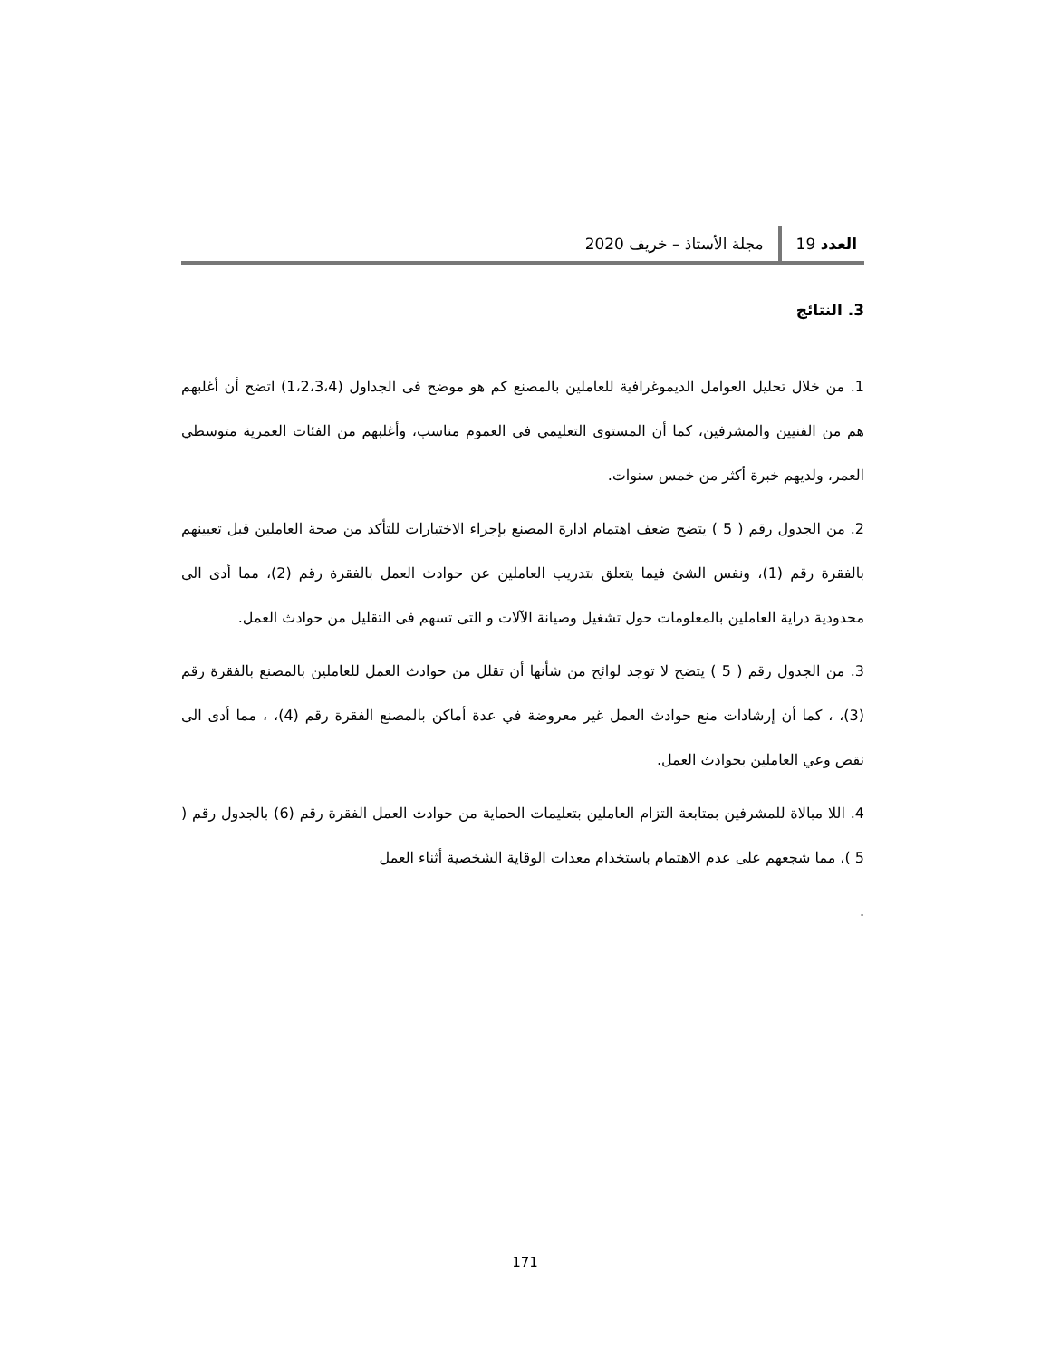العدد 19 مجلة الأستاذ – خريف 2020
3. النتائج
1. من خلال تحليل العوامل الديموغرافية للعاملين بالمصنع كم هو موضح فى الجداول (1،2،3،4) اتضح أن أغلبهم هم من الفنيين والمشرفين، كما أن المستوى التعليمي فى العموم مناسب، وأغلبهم من الفئات العمرية متوسطي العمر، ولديهم خبرة أكثر من خمس سنوات.
2. من الجدول رقم ( 5 ) يتضح ضعف اهتمام ادارة المصنع بإجراء الاختبارات للتأكد من صحة العاملين قبل تعيينهم بالفقرة رقم (1)، ونفس الشئ فيما يتعلق بتدريب العاملين عن حوادث العمل بالفقرة رقم (2)، مما أدى الى محدودية دراية العاملين بالمعلومات حول تشغيل وصيانة الآلات و التى تسهم فى التقليل من حوادث العمل.
3. من الجدول رقم ( 5 ) يتضح لا توجد لوائح من شأنها أن تقلل من حوادث العمل للعاملين بالمصنع بالفقرة رقم (3)، ، كما أن إرشادات منع حوادث العمل غير معروضة في عدة أماكن بالمصنع الفقرة رقم (4)، ، مما أدى الى نقص وعي العاملين بحوادث العمل.
4. اللا مبالاة للمشرفين بمتابعة التزام العاملين بتعليمات الحماية من حوادث العمل الفقرة رقم (6) بالجدول رقم ( 5 )، مما شجعهم على عدم الاهتمام باستخدام معدات الوقاية الشخصية أثناء العمل
.
171